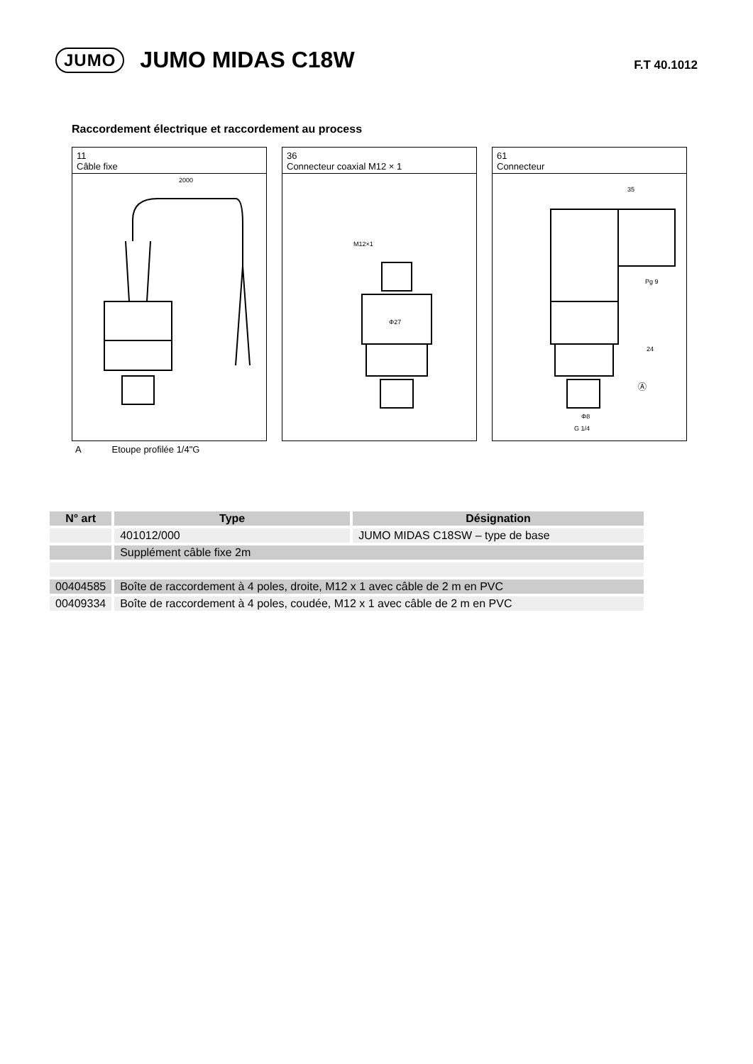JUMO
JUMO MIDAS C18W
F.T 40.1012
Raccordement électrique et raccordement au process
11
Câble fixe
2000
36
Connecteur coaxial M12 × 1
M12×1
Φ27
61
Connecteur
35
Pg 9
24
Ⓐ
Φ8
G 1/4
A Etoupe profilée 1/4"G
| N° art | Type | Désignation |
| --- | --- | --- |
| | 401012/000 | JUMO MIDAS C18SW – type de base |
| | Supplément câble fixe 2m | |
| 00404585 | Boîte de raccordement à 4 poles, droite, M12 x 1 avec câble de 2 m en PVC | |
| 00409334 | Boîte de raccordement à 4 poles, coudée, M12 x 1 avec câble de 2 m en PVC | |